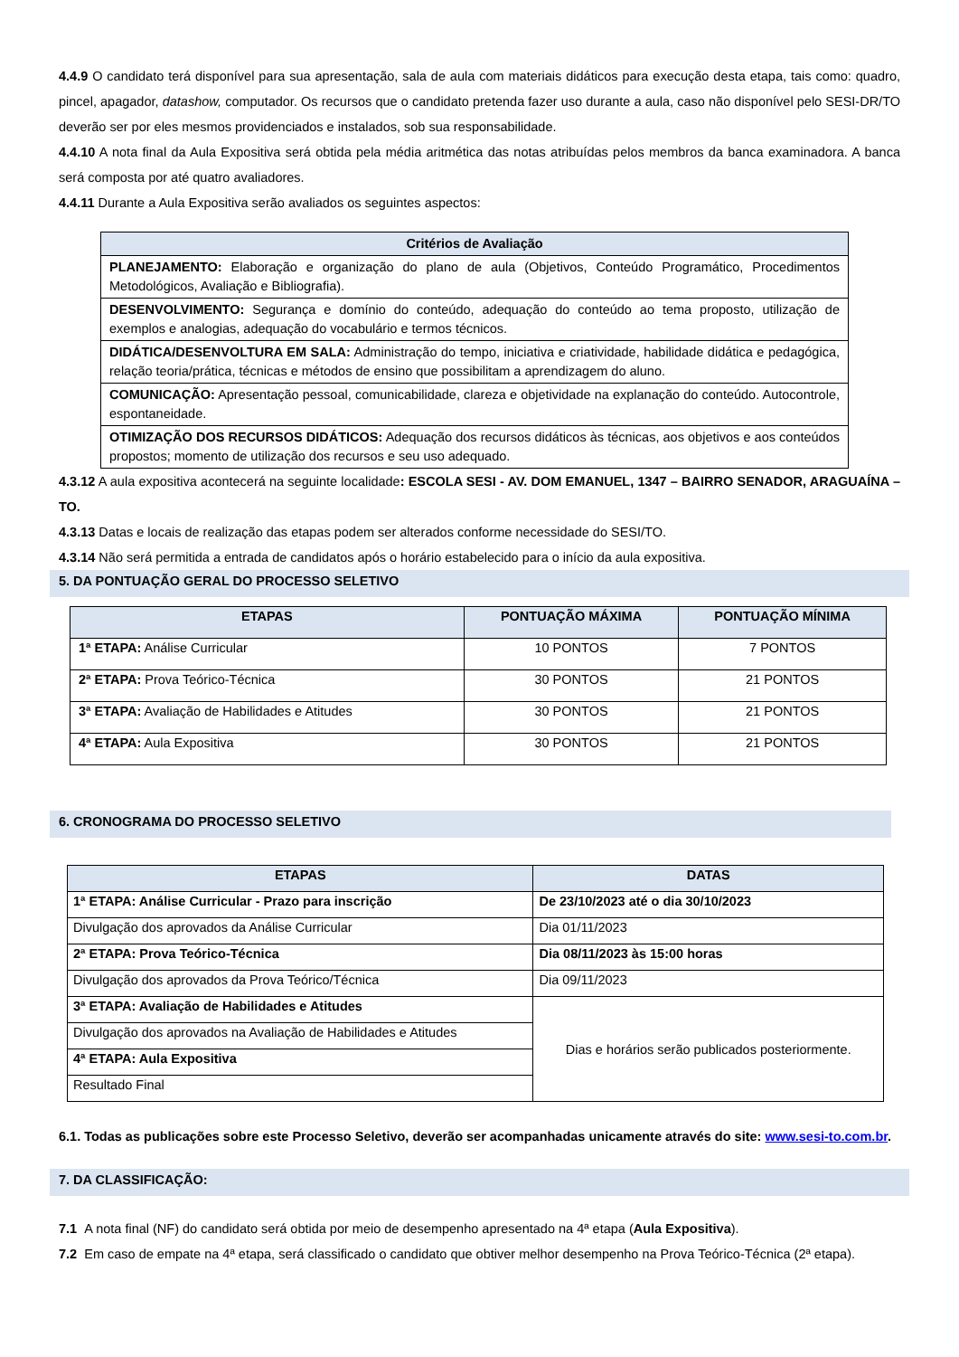4.4.9 O candidato terá disponível para sua apresentação, sala de aula com materiais didáticos para execução desta etapa, tais como: quadro, pincel, apagador, datashow, computador. Os recursos que o candidato pretenda fazer uso durante a aula, caso não disponível pelo SESI-DR/TO deverão ser por eles mesmos providenciados e instalados, sob sua responsabilidade.
4.4.10 A nota final da Aula Expositiva será obtida pela média aritmética das notas atribuídas pelos membros da banca examinadora. A banca será composta por até quatro avaliadores.
4.4.11 Durante a Aula Expositiva serão avaliados os seguintes aspectos:
| Critérios de Avaliação |
| --- |
| PLANEJAMENTO: Elaboração e organização do plano de aula (Objetivos, Conteúdo Programático, Procedimentos Metodológicos, Avaliação e Bibliografia). |
| DESENVOLVIMENTO: Segurança e domínio do conteúdo, adequação do conteúdo ao tema proposto, utilização de exemplos e analogias, adequação do vocabulário e termos técnicos. |
| DIDÁTICA/DESENVOLTURA EM SALA: Administração do tempo, iniciativa e criatividade, habilidade didática e pedagógica, relação teoria/prática, técnicas e métodos de ensino que possibilitam a aprendizagem do aluno. |
| COMUNICAÇÃO: Apresentação pessoal, comunicabilidade, clareza e objetividade na explanação do conteúdo. Autocontrole, espontaneidade. |
| OTIMIZAÇÃO DOS RECURSOS DIDÁTICOS: Adequação dos recursos didáticos às técnicas, aos objetivos e aos conteúdos propostos; momento de utilização dos recursos e seu uso adequado. |
4.3.12 A aula expositiva acontecerá na seguinte localidade: ESCOLA SESI - AV. DOM EMANUEL, 1347 – BAIRRO SENADOR, ARAGUAÍNA – TO.
4.3.13 Datas e locais de realização das etapas podem ser alterados conforme necessidade do SESI/TO.
4.3.14 Não será permitida a entrada de candidatos após o horário estabelecido para o início da aula expositiva.
5. DA PONTUAÇÃO GERAL DO PROCESSO SELETIVO
| ETAPAS | PONTUAÇÃO MÁXIMA | PONTUAÇÃO MÍNIMA |
| --- | --- | --- |
| 1ª ETAPA: Análise Curricular | 10 PONTOS | 7 PONTOS |
| 2ª ETAPA: Prova Teórico-Técnica | 30 PONTOS | 21 PONTOS |
| 3ª ETAPA: Avaliação de Habilidades e Atitudes | 30 PONTOS | 21 PONTOS |
| 4ª ETAPA: Aula Expositiva | 30 PONTOS | 21 PONTOS |
6. CRONOGRAMA DO PROCESSO SELETIVO
| ETAPAS | DATAS |
| --- | --- |
| 1ª ETAPA: Análise Curricular - Prazo para inscrição | De 23/10/2023 até o dia 30/10/2023 |
| Divulgação dos aprovados da Análise Curricular | Dia 01/11/2023 |
| 2ª ETAPA: Prova Teórico-Técnica | Dia 08/11/2023 às 15:00 horas |
| Divulgação dos aprovados da Prova Teórico/Técnica | Dia 09/11/2023 |
| 3ª ETAPA: Avaliação de Habilidades e Atitudes | Dias e horários serão publicados posteriormente. |
| Divulgação dos aprovados na Avaliação de Habilidades e Atitudes | |
| 4ª ETAPA: Aula Expositiva | |
| Resultado Final | |
6.1. Todas as publicações sobre este Processo Seletivo, deverão ser acompanhadas unicamente através do site: www.sesi-to.com.br.
7. DA CLASSIFICAÇÃO:
7.1 A nota final (NF) do candidato será obtida por meio de desempenho apresentado na 4ª etapa (Aula Expositiva).
7.2 Em caso de empate na 4ª etapa, será classificado o candidato que obtiver melhor desempenho na Prova Teórico-Técnica (2ª etapa).